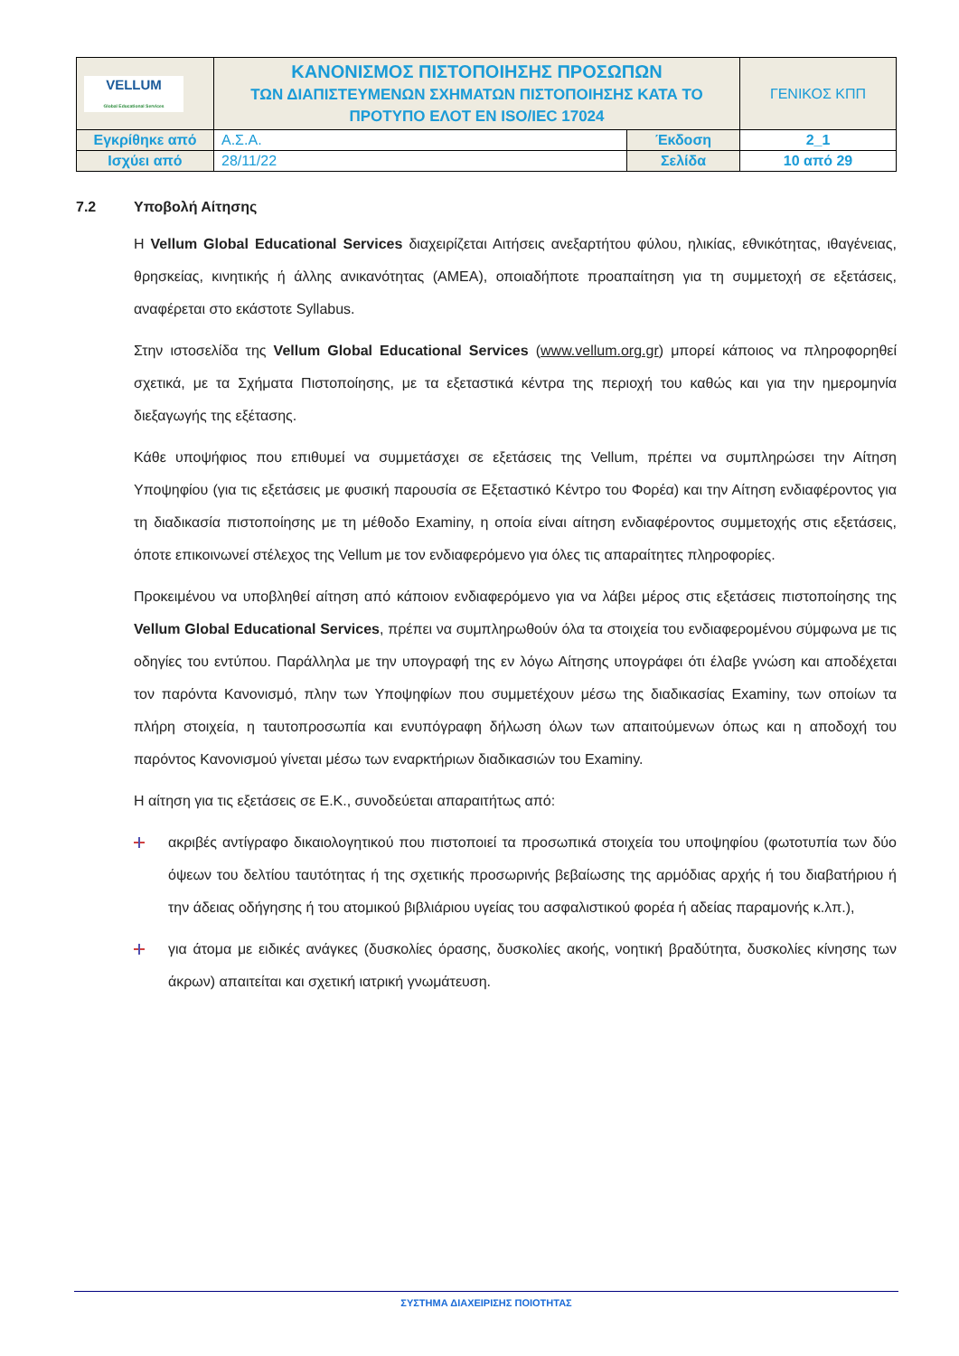| VELLUM Global Educational Services | ΚΑΝΟΝΙΣΜΟΣ ΠΙΣΤΟΠΟΙΗΣΗΣ ΠΡΟΣΩΠΩΝ ΤΩΝ ΔΙΑΠΙΣΤΕΥΜΕΝΩΝ ΣΧΗΜΑΤΩΝ ΠΙΣΤΟΠΟΙΗΣΗΣ ΚΑΤΑ ΤΟ ΠΡΟΤΥΠΟ ΕΛΟΤ ΕΝ ISO/IEC 17024 | | ΓΕΝΙΚΟΣ ΚΠΠ |
| Εγκρίθηκε από | Α.Σ.Α. | Έκδοση | 2_1 |
| Ισχύει από | 28/11/22 | Σελίδα | 10 από 29 |
7.2 Υποβολή Αίτησης
Η Vellum Global Educational Services διαχειρίζεται Αιτήσεις ανεξαρτήτου φύλου, ηλικίας, εθνικότητας, ιθαγένειας, θρησκείας, κινητικής ή άλλης ανικανότητας (ΑΜΕΑ), οποιαδήποτε προαπαίτηση για τη συμμετοχή σε εξετάσεις, αναφέρεται στο εκάστοτε Syllabus.
Στην ιστοσελίδα της Vellum Global Educational Services (www.vellum.org.gr) μπορεί κάποιος να πληροφορηθεί σχετικά, με τα Σχήματα Πιστοποίησης, με τα εξεταστικά κέντρα της περιοχή του καθώς και για την ημερομηνία διεξαγωγής της εξέτασης.
Κάθε υποψήφιος που επιθυμεί να συμμετάσχει σε εξετάσεις της Vellum, πρέπει να συμπληρώσει την Αίτηση Υποψηφίου (για τις εξετάσεις με φυσική παρουσία σε Εξεταστικό Κέντρο του Φορέα) και την Αίτηση ενδιαφέροντος για τη διαδικασία πιστοποίησης με τη μέθοδο Examiny, η οποία είναι αίτηση ενδιαφέροντος συμμετοχής στις εξετάσεις, όποτε επικοινωνεί στέλεχος της Vellum με τον ενδιαφερόμενο για όλες τις απαραίτητες πληροφορίες.
Προκειμένου να υποβληθεί αίτηση από κάποιον ενδιαφερόμενο για να λάβει μέρος στις εξετάσεις πιστοποίησης της Vellum Global Educational Services, πρέπει να συμπληρωθούν όλα τα στοιχεία του ενδιαφερομένου σύμφωνα με τις οδηγίες του εντύπου. Παράλληλα με την υπογραφή της εν λόγω Αίτησης υπογράφει ότι έλαβε γνώση και αποδέχεται τον παρόντα Κανονισμό, πλην των Υποψηφίων που συμμετέχουν μέσω της διαδικασίας Examiny, των οποίων τα πλήρη στοιχεία, η ταυτοπροσωπία και ενυπόγραφη δήλωση όλων των απαιτούμενων όπως και η αποδοχή του παρόντος Κανονισμού γίνεται μέσω των εναρκτήριων διαδικασιών του Examiny.
Η αίτηση για τις εξετάσεις σε Ε.Κ., συνοδεύεται απαραιτήτως από:
ακριβές αντίγραφο δικαιολογητικού που πιστοποιεί τα προσωπικά στοιχεία του υποψηφίου (φωτοτυπία των δύο όψεων του δελτίου ταυτότητας ή της σχετικής προσωρινής βεβαίωσης της αρμόδιας αρχής ή του διαβατήριου ή την άδειας οδήγησης ή του ατομικού βιβλιάριου υγείας του ασφαλιστικού φορέα ή αδείας παραμονής κ.λπ.),
για άτομα με ειδικές ανάγκες (δυσκολίες όρασης, δυσκολίες ακοής, νοητική βραδύτητα, δυσκολίες κίνησης των άκρων) απαιτείται και σχετική ιατρική γνωμάτευση.
ΣΥΣΤΗΜΑ ΔΙΑΧΕΙΡΙΣΗΣ ΠΟΙΟΤΗΤΑΣ